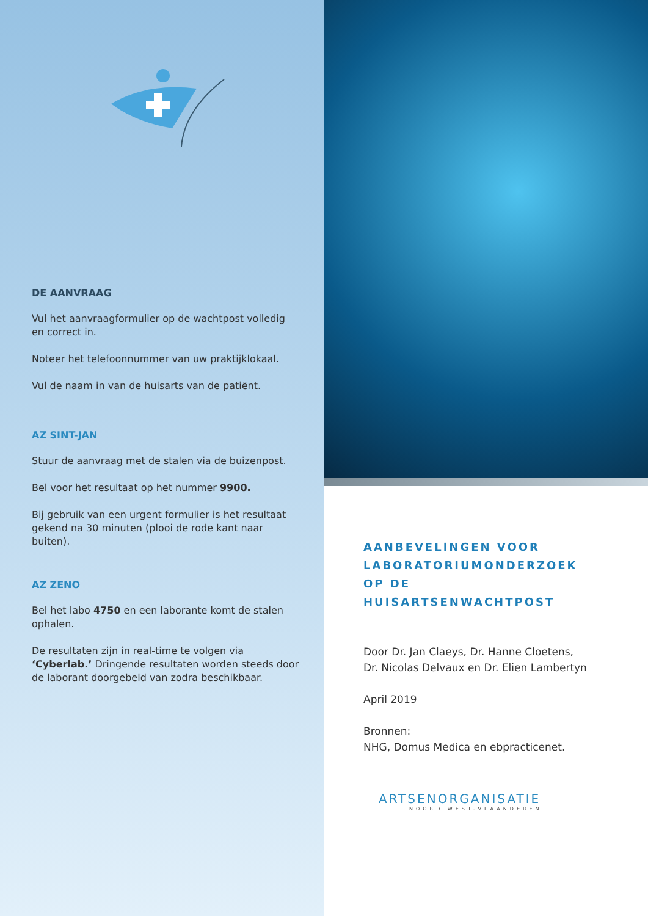DE AANVRAAG
Vul het aanvraagformulier op de wachtpost volledig en correct in.
Noteer het telefoonnummer van uw praktijklokaal.
Vul de naam in van de huisarts van de patiënt.
AZ SINT-JAN
Stuur de aanvraag met de stalen via de buizenpost.
Bel voor het resultaat op het nummer 9900.
Bij gebruik van een urgent formulier is het resultaat gekend na 30 minuten (plooi de rode kant naar buiten).
AZ ZENO
Bel het labo 4750 en een laborante komt de stalen ophalen.
De resultaten zijn in real-time te volgen via ‘Cyberlab.’ Dringende resultaten worden steeds door de laborant doorgebeld van zodra beschikbaar.
AANBEVELINGEN VOOR LABORATORIUMONDERZOEK OP DE HUISARTSENWACHTPOST
Door Dr. Jan Claeys, Dr. Hanne Cloetens,
Dr. Nicolas Delvaux en Dr. Elien Lambertyn
April 2019
Bronnen:
NHG, Domus Medica en ebpracticenet.
ARTSENORGANISATIE
NOORD WEST-VLAANDEREN